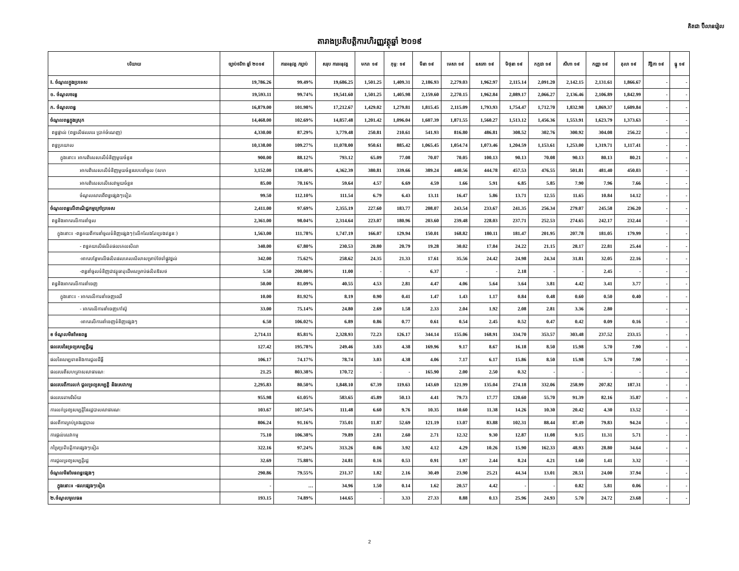គិតជា ប៊ីលានរៀល
តារាងប្រតិបត្តិការហិរញ្ញវត្ថុឆ្នាំ ២០១៩
| បរិយាយ | ច្បាប់ថវិកា ឆ្នាំ ២០១៩ | ការអនុវត្ត /ច្បាប់ | សរុប ការអនុវត្ត | មករា ១៩ | កុម្ភៈ ១៩ | មីនា ១៩ | មេសា ១៩ | ឧសភា ១៩ | មិថុនា ១៩ | កក្កដា ១៩ | សីហា ១៩ | កញ្ញា ១៩ | តុលា ១៩ | វិច្ឆិកា ១៩ | ធ្នូ ១៩ |
| --- | --- | --- | --- | --- | --- | --- | --- | --- | --- | --- | --- | --- | --- | --- | --- |
| I. ចំណូលក្នុងប្រទេស | 19,786.26 | 99.49% | 19,686.25 | 1,501.25 | 1,409.31 | 2,186.93 | 2,279.03 | 1,962.97 | 2,115.14 | 2,091.20 | 2,142.15 | 2,131.61 | 1,866.67 | - | - |
| ១. ចំណូលចរន្ត | 19,593.11 | 99.74% | 19,541.60 | 1,501.25 | 1,405.98 | 2,159.60 | 2,270.15 | 1,962.84 | 2,089.17 | 2,066.27 | 2,136.46 | 2,106.89 | 1,842.99 | - | - |
| ក. ចំណូលពន្ធ | 16,879.00 | 101.98% | 17,212.67 | 1,429.02 | 1,279.81 | 1,815.45 | 2,115.09 | 1,793.93 | 1,754.47 | 1,712.70 | 1,832.98 | 1,869.37 | 1,609.84 | - | - |
| ចំណូលពន្ធក្នុងស្រុក | 14,468.00 | 102.69% | 14,857.48 | 1,201.42 | 1,096.04 | 1,607.39 | 1,871.55 | 1,560.27 | 1,513.12 | 1,456.36 | 1,553.91 | 1,623.79 | 1,373.63 | - | - |
| ពន្ធផ្ទាល់ (ពន្ធលើផលរបរ ប្រាក់ចំណេញ) | 4,330.00 | 87.29% | 3,779.48 | 250.81 | 210.61 | 541.93 | 816.80 | 486.81 | 308.52 | 302.76 | 300.92 | 304.08 | 256.22 | - | - |
| ពន្ធប្រយោល | 10,138.00 | 109.27% | 11,078.00 | 950.61 | 885.42 | 1,065.45 | 1,054.74 | 1,073.46 | 1,204.59 | 1,153.61 | 1,253.00 | 1,319.71 | 1,117.41 | - | - |
| ក្នុងនោះ៖ អាករពិសេសលើទំនិញមួយចំនួន | 900.00 | 88.12% | 793.12 | 65.09 | 77.08 | 70.07 | 70.05 | 100.13 | 90.13 | 70.08 | 90.13 | 80.13 | 80.21 | - | - |
| អាករពិសេសលើទំនិញមួយចំនួនរបបនាំចូល (សហ | 3,152.00 | 138.40% | 4,362.39 | 380.81 | 339.66 | 389.24 | 440.56 | 444.78 | 457.53 | 476.55 | 501.81 | 481.40 | 450.03 | - | - |
| អាករពិសេសលើសេវាមួយចំនួន | 85.00 | 70.16% | 59.64 | 4.57 | 6.69 | 4.59 | 1.66 | 5.91 | 6.85 | 5.85 | 7.90 | 7.96 | 7.66 | - | - |
| ចំណូលសារពើពន្ធផ្សេងៗទៀត | 99.50 | 112.10% | 111.54 | 6.79 | 6.43 | 13.11 | 16.47 | 5.86 | 13.71 | 12.55 | 11.65 | 10.84 | 14.12 | - | - |
| ចំណូលពន្ធលើពាណិជ្ជកម្មក្រៅប្រទេស | 2,411.00 | 97.69% | 2,355.19 | 227.60 | 183.77 | 208.07 | 243.54 | 233.67 | 241.35 | 256.34 | 279.07 | 245.58 | 236.20 | - | - |
| ពន្ធនិងអាករលើការនាំចូល | 2,361.00 | 98.04% | 2,314.64 | 223.07 | 180.96 | 203.60 | 239.48 | 228.03 | 237.71 | 252.53 | 274.65 | 242.17 | 232.44 | - | - |
| ក្នុងនោះ៖ -ពន្ធគយពីការនាំចូលទំនិញផ្សេងៗ(លើកលែងតែប្រេងឥន្ធនៈ) | 1,563.00 | 111.78% | 1,747.19 | 166.07 | 129.94 | 150.01 | 168.82 | 180.11 | 181.47 | 201.95 | 207.78 | 181.05 | 179.99 | - | - |
| - ពន្ធគយលើផលិតផលគេលសិលា | 340.00 | 67.80% | 230.53 | 20.80 | 20.79 | 19.28 | 30.02 | 17.84 | 24.22 | 21.15 | 28.17 | 22.81 | 25.44 | - | - |
| -អាករបន្ថែមលើផលិតផលគេលសិលាសម្រាប់ថែទាំផ្លូវថ្នល់ | 342.00 | 75.62% | 258.62 | 24.35 | 21.33 | 17.61 | 35.56 | 24.42 | 24.98 | 24.34 | 31.81 | 32.05 | 22.16 | - | - |
| -ពន្ធនាំចូលទំនិញជាវត្ថុធាតុដើមសម្រាប់ផលិតឱសថ | 5.50 | 200.00% | 11.00 | - | - | 6.37 | - | - | 2.18 | - | - | 2.45 | - | - | - |
| ពន្ធនិងអាករលើការនាំចេញ | 50.00 | 81.09% | 40.55 | 4.53 | 2.81 | 4.47 | 4.06 | 5.64 | 3.64 | 3.81 | 4.42 | 3.41 | 3.77 | - | - |
| ក្នុងនោះ៖ - អាករលើការនាំចេញឈើ | 10.00 | 81.92% | 8.19 | 0.90 | 0.41 | 1.47 | 1.43 | 1.17 | 0.84 | 0.48 | 0.60 | 0.50 | 0.40 | - | - |
| - អាករលើការនាំចេញកៅស៊ូ | 33.00 | 75.14% | 24.80 | 2.69 | 1.58 | 2.33 | 2.04 | 1.92 | 2.08 | 2.81 | 3.36 | 2.80 | | - | - |
| -អាករលើការនាំចេញទំនិញផ្សេងៗ | 6.50 | 106.02% | 6.89 | 0.86 | 0.77 | 0.61 | 0.54 | 2.45 | 0.52 | 0.47 | 0.42 | 0.09 | 0.16 | - | - |
| ខ ចំណូលមិនមែនពន្ធ | 2,714.11 | 85.81% | 2,328.93 | 72.23 | 126.17 | 344.14 | 155.06 | 168.91 | 334.70 | 353.57 | 303.48 | 237.52 | 233.15 | - | - |
| ផលរបរនៃទ្រព្យសម្បត្តិរដ្ឋ | 127.42 | 195.78% | 249.46 | 3.03 | 4.38 | 169.96 | 9.17 | 8.67 | 16.18 | 8.50 | 15.98 | 5.70 | 7.90 | - | - |
| ផលនៃសម្បទាននិងការជួលដីធ្លី | 106.17 | 74.17% | 78.74 | 3.03 | 4.38 | 4.06 | 7.17 | 6.17 | 15.86 | 8.50 | 15.98 | 5.70 | 7.90 | - | - |
| ផលរបរពីសហគ្រាសសាធារណៈ | 21.25 | 803.38% | 170.72 | - | - | 165.90 | 2.00 | 2.50 | 0.32 | - | - | - | - | - | - |
| ផលរបរពីការលក់ ជួលទ្រព្យសម្បត្តិ និងសេវាកម្ម | 2,295.83 | 80.50% | 1,848.10 | 67.39 | 119.63 | 143.69 | 121.99 | 135.04 | 274.18 | 332.06 | 258.99 | 207.82 | 187.31 | - | - |
| ផលរបរតាមវិស័យ | 955.98 | 61.05% | 583.65 | 45.89 | 50.13 | 4.41 | 79.73 | 17.77 | 120.60 | 55.70 | 91.39 | 82.16 | 35.87 | - | - |
| ការលក់ទ្រព្យសម្បត្តិនៃរដ្ឋបាលសាធារណៈ | 103.67 | 107.54% | 111.48 | 6.60 | 9.76 | 10.35 | 10.60 | 11.38 | 14.26 | 10.30 | 20.42 | 4.30 | 13.52 | - | - |
| ផលពីការគ្រប់គ្រងរដ្ឋបាល | 806.24 | 91.16% | 735.01 | 11.87 | 52.69 | 121.19 | 13.07 | 83.88 | 102.31 | 88.44 | 87.49 | 79.83 | 94.24 | - | - |
| ការផ្តល់សេវាកម្ម | 75.10 | 106.38% | 79.89 | 2.81 | 2.60 | 2.71 | 12.32 | 9.30 | 12.87 | 11.08 | 9.15 | 11.31 | 5.71 | - | - |
| កម្រៃប្រតិបត្តិការផ្សេងៗទៀត | 322.16 | 97.24% | 313.26 | 0.06 | 3.92 | 4.12 | 4.29 | 10.26 | 15.90 | 162.33 | 48.93 | 28.80 | 34.64 | - | - |
| ការជួលទ្រព្យសម្បត្តិរដ្ឋ | 32.69 | 75.88% | 24.81 | 0.16 | 0.53 | 0.91 | 1.97 | 2.44 | 8.24 | 4.21 | 1.60 | 1.41 | 3.32 | - | - |
| ចំណូលមិនមែនពន្ធផ្សេងៗ | 290.86 | 79.55% | 231.37 | 1.82 | 2.16 | 30.49 | 23.90 | 25.21 | 44.34 | 13.01 | 28.51 | 24.00 | 37.94 | - | - |
| ក្នុងនោះ៖ -ផលផ្សេងៗទៀត | - | … | 34.96 | 1.50 | 0.14 | 1.62 | 20.57 | 4.42 | - | - | 0.82 | 5.81 | 0.06 | - | - |
| ២.ចំណូលមូលធន | 193.15 | 74.89% | 144.65 | - | 3.33 | 27.33 | 8.88 | 0.13 | 25.96 | 24.93 | 5.70 | 24.72 | 23.68 | - | - |
2